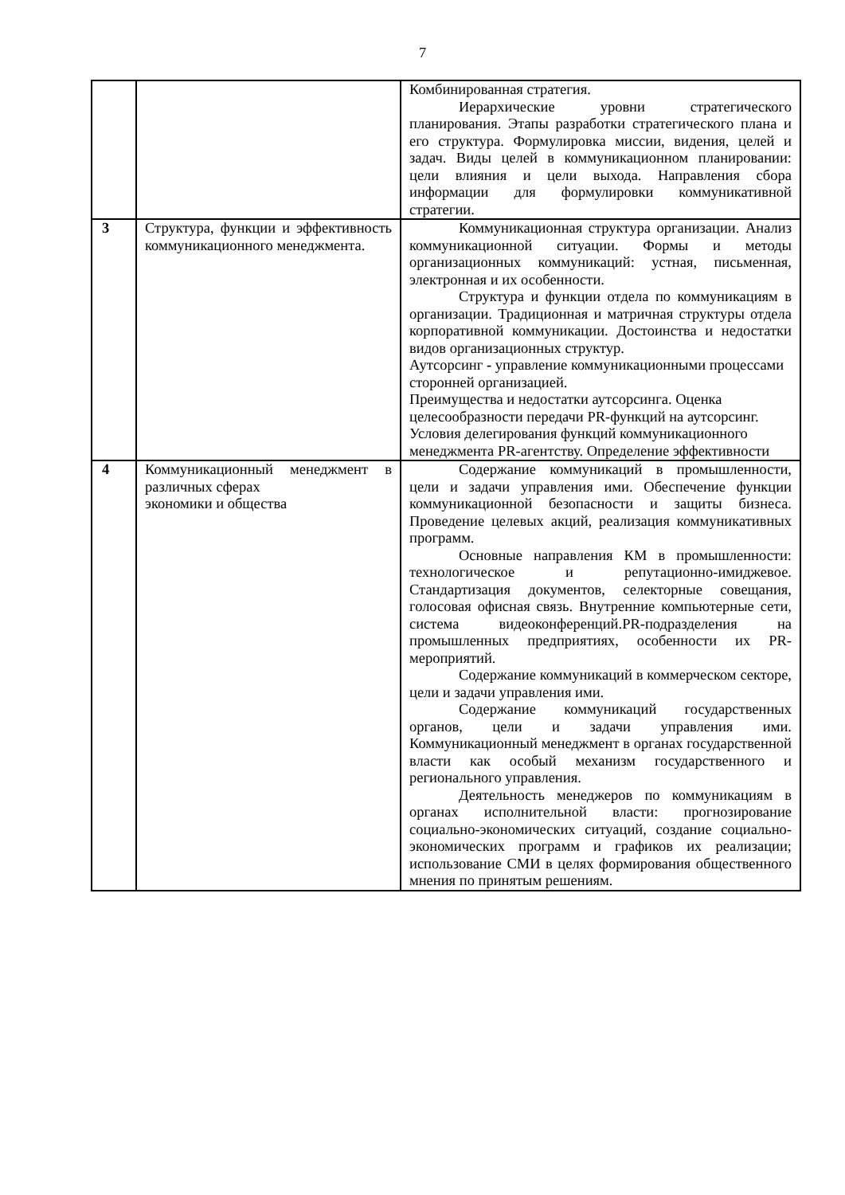7
| | | Комбинированная стратегия. Иерархические уровни стратегического планирования. Этапы разработки стратегического плана и его структура. Формулировка миссии, видения, целей и задач. Виды целей в коммуникационном планировании: цели влияния и цели выхода. Направления сбора информации для формулировки коммуникативной стратегии. |
| 3 | Структура, функции и эффективность коммуникационного менеджмента. | Коммуникационная структура организации. Анализ коммуникационной ситуации. Формы и методы организационных коммуникаций: устная, письменная, электронная и их особенности. Структура и функции отдела по коммуникациям в организации. Традиционная и матричная структуры отдела корпоративной коммуникации. Достоинства и недостатки видов организационных структур. Аутсорсинг - управление коммуникационными процессами сторонней организацией. Преимущества и недостатки аутсорсинга. Оценка целесообразности передачи PR-функций на аутсорсинг. Условия делегирования функций коммуникационного менеджмента PR-агентству. Определение эффективности |
| 4 | Коммуникационный менеджмент в различных сферах экономики и общества | Содержание коммуникаций в промышленности, цели и задачи управления ими. Обеспечение функции коммуникационной безопасности и защиты бизнеса. Проведение целевых акций, реализация коммуникативных программ. Основные направления КМ в промышленности: технологическое и репутационно-имиджевое. Стандартизация документов, селекторные совещания, голосовая офисная связь. Внутренние компьютерные сети, система видеоконференций.PR-подразделения на промышленных предприятиях, особенности их PR-мероприятий. Содержание коммуникаций в коммерческом секторе, цели и задачи управления ими. Содержание коммуникаций государственных органов, цели и задачи управления ими. Коммуникационный менеджмент в органах государственной власти как особый механизм государственного и регионального управления. Деятельность менеджеров по коммуникациям в органах исполнительной власти: прогнозирование социально-экономических ситуаций, создание социально-экономических программ и графиков их реализации; использование СМИ в целях формирования общественного мнения по принятым решениям. |